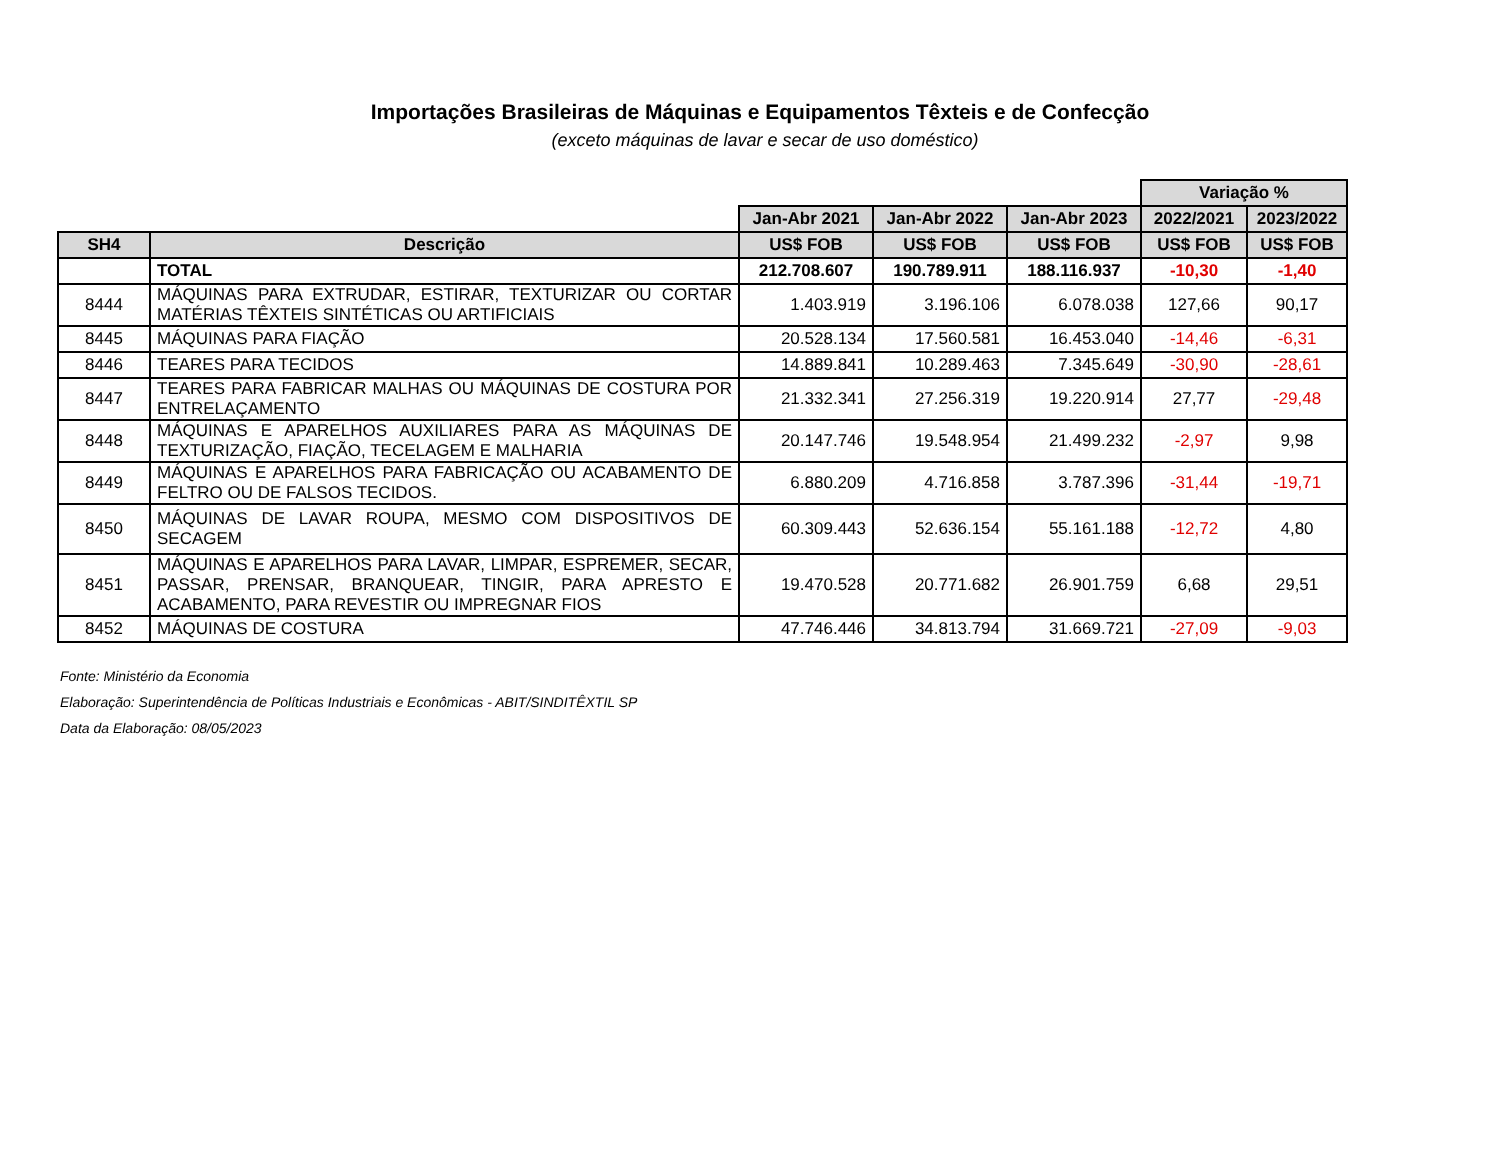Importações Brasileiras de Máquinas e Equipamentos Têxteis e de Confecção
(exceto máquinas de lavar e secar de uso doméstico)
| | | | | | Variação % | |
| --- | --- | --- | --- | --- | --- | --- |
| | | Jan-Abr 2021 | Jan-Abr 2022 | Jan-Abr 2023 | 2022/2021 | 2023/2022 |
| SH4 | Descrição | US$ FOB | US$ FOB | US$ FOB | US$ FOB | US$ FOB |
| | TOTAL | 212.708.607 | 190.789.911 | 188.116.937 | -10,30 | -1,40 |
| 8444 | MÁQUINAS PARA EXTRUDAR, ESTIRAR, TEXTURIZAR OU CORTAR MATÉRIAS TÊXTEIS SINTÉTICAS OU ARTIFICIAIS | 1.403.919 | 3.196.106 | 6.078.038 | 127,66 | 90,17 |
| 8445 | MÁQUINAS PARA FIAÇÃO | 20.528.134 | 17.560.581 | 16.453.040 | -14,46 | -6,31 |
| 8446 | TEARES PARA TECIDOS | 14.889.841 | 10.289.463 | 7.345.649 | -30,90 | -28,61 |
| 8447 | TEARES PARA FABRICAR MALHAS OU MÁQUINAS DE COSTURA POR ENTRELAÇAMENTO | 21.332.341 | 27.256.319 | 19.220.914 | 27,77 | -29,48 |
| 8448 | MÁQUINAS E APARELHOS AUXILIARES PARA AS MÁQUINAS DE TEXTURIZAÇÃO, FIAÇÃO, TECELAGEM E MALHARIA | 20.147.746 | 19.548.954 | 21.499.232 | -2,97 | 9,98 |
| 8449 | MÁQUINAS E APARELHOS PARA FABRICAÇÃO OU ACABAMENTO DE FELTRO OU DE FALSOS TECIDOS. | 6.880.209 | 4.716.858 | 3.787.396 | -31,44 | -19,71 |
| 8450 | MÁQUINAS DE LAVAR ROUPA, MESMO COM DISPOSITIVOS DE SECAGEM | 60.309.443 | 52.636.154 | 55.161.188 | -12,72 | 4,80 |
| 8451 | MÁQUINAS E APARELHOS PARA LAVAR, LIMPAR, ESPREMER, SECAR, PASSAR, PRENSAR, BRANQUEAR, TINGIR, PARA APRESTO E ACABAMENTO, PARA REVESTIR OU IMPREGNAR FIOS | 19.470.528 | 20.771.682 | 26.901.759 | 6,68 | 29,51 |
| 8452 | MÁQUINAS DE COSTURA | 47.746.446 | 34.813.794 | 31.669.721 | -27,09 | -9,03 |
Fonte: Ministério da Economia
Elaboração: Superintendência de Políticas Industriais e Econômicas - ABIT/SINDITÊXTIL SP
Data da Elaboração: 08/05/2023